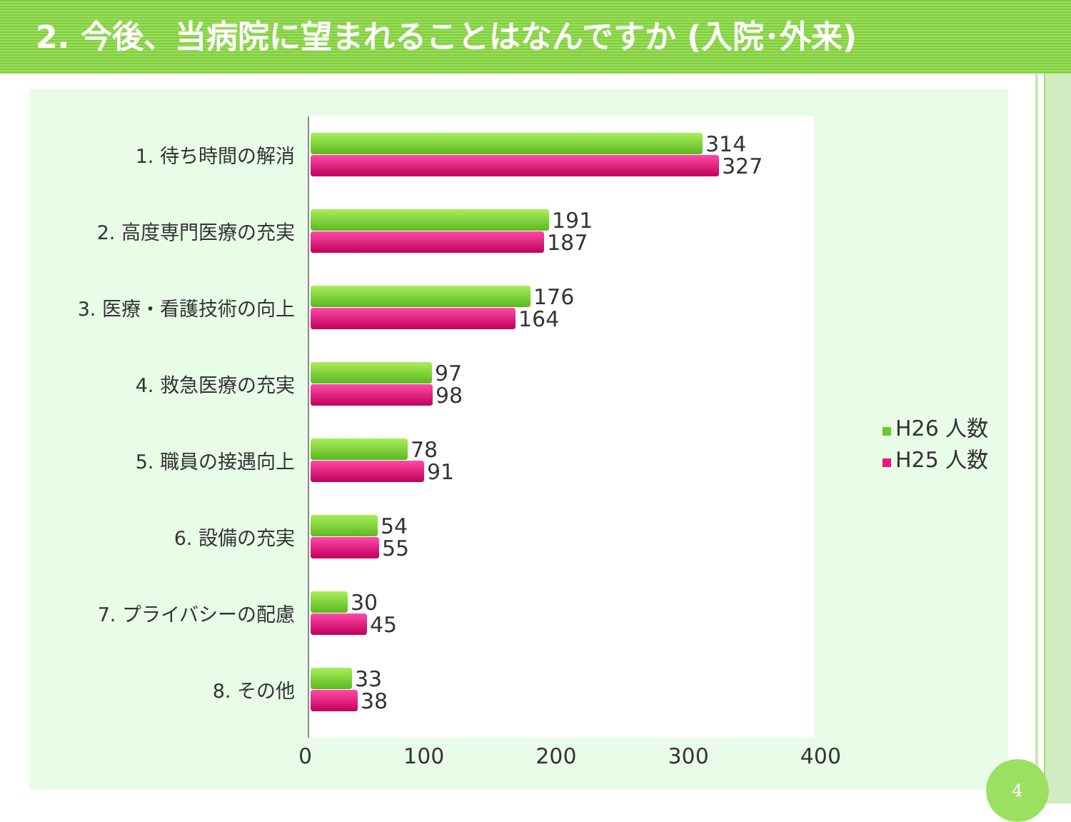2. 今後、当病院に望まれることはなんですか (入院･外来)
1. 待ち時間の解消
314
327
2. 高度専門医療の充実
191
187
3. 医療・看護技術の向上
176
164
4. 救急医療の充実
97
98
5. 職員の接遇向上
78
91
6. 設備の充実
54
55
7. プライバシーの配慮
30
45
8. その他
33
38
0 100 200 300 400
H26 人数
H25 人数
4